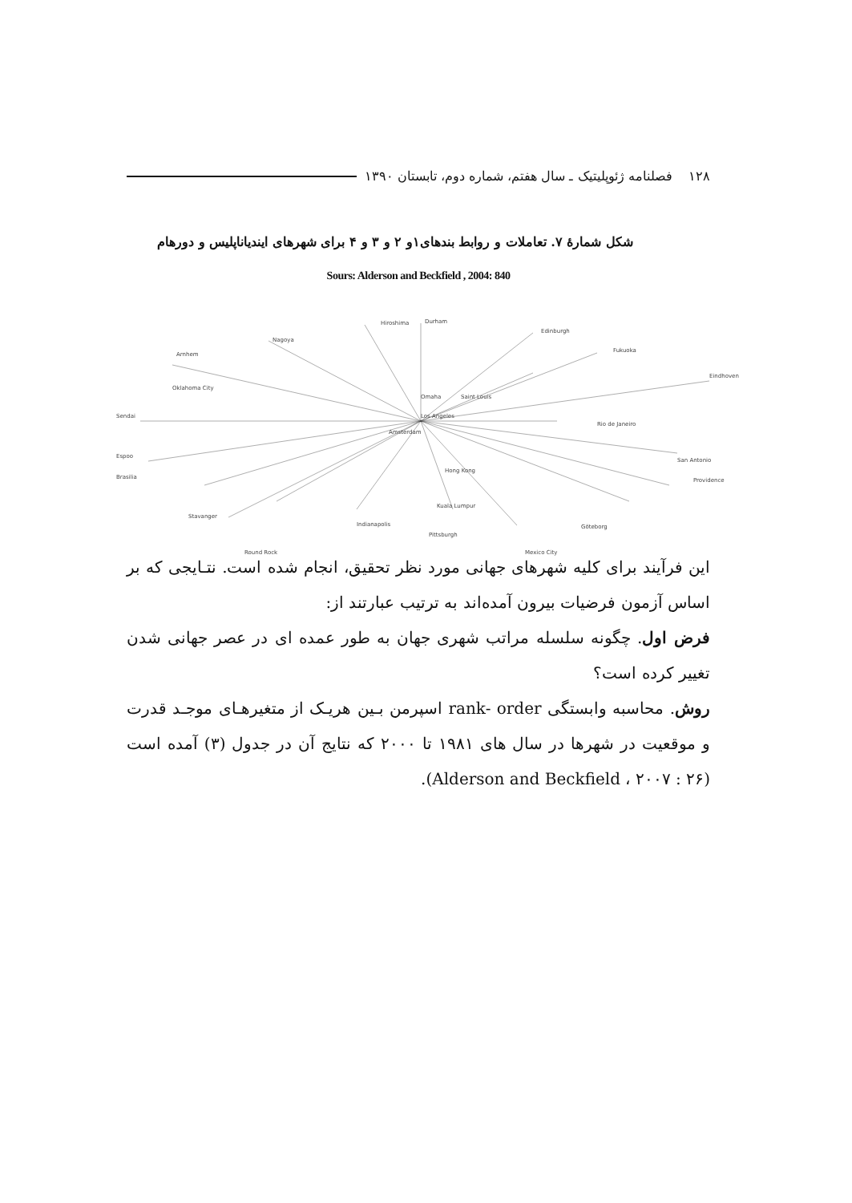۱۲۸ فصلنامه ژئوپلیتیک ـ سال هفتم، شماره دوم، تابستان ۱۳۹۰
شکل شمارهٔ ۷. تعاملات و روابط بندهای۱و ۲ و ۳ و ۴ برای شهرهای ایندیاناپلیس و دورهام
Sours: Alderson and Beckfield , 2004: 840
Hiroshima Durham
Edinburgh
Nagoya
Fukuoka
Arnhem
Eindhoven
Oklahoma City
Omaha Saint Louis
Sendai
Amsterdam
Los Angeles
Rio de Janeiro
Espoo
Brasilia
San Antonio
Providence
Hong Kong
Kuala Lumpur
Indianapolis
Pittsburgh
Round Rock Mexico City
Stavanger
Göteborg
این فرآیند برای کلیه شهرهای جهانی مورد نظر تحقیق، انجام شده است. نتـایجی که بر اساس آزمون فرضیات بیرون آمده‌اند به ترتیب عبارتند از:
فرض اول. چگونه سلسله مراتب شهری جهان به طور عمده ای در عصر جهانی شدن تغییر کرده است؟
روش. محاسبه وابستگی rank- order اسپرمن بـین هریـک از متغیرهـای موجـد قدرت و موقعیت در شهرها در سال های ۱۹۸۱ تا ۲۰۰۰ که نتایج آن در جدول (۳) آمده است (Alderson and Beckfield ، ۲۰۰۷ : ۲۶).